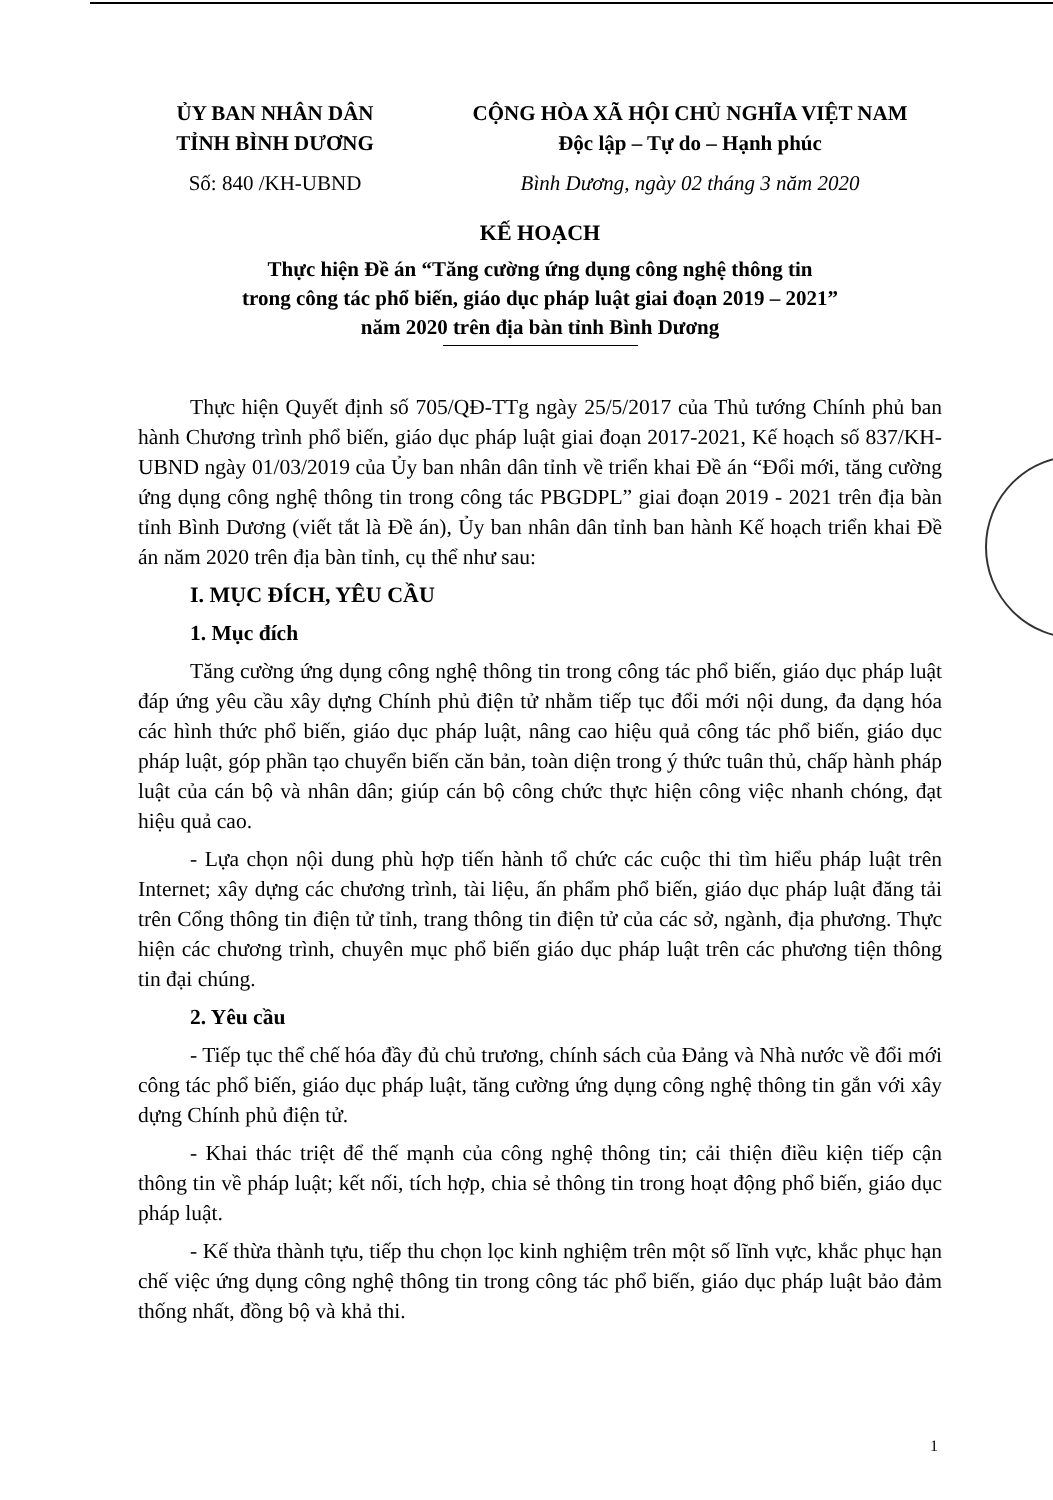ỦY BAN NHÂN DÂN
TỈNH BÌNH DƯƠNG
Số: 840 /KH-UBND
CỘNG HÒA XÃ HỘI CHỦ NGHĨA VIỆT NAM
Độc lập – Tự do – Hạnh phúc
Bình Dương, ngày 02 tháng 3 năm 2020
KẾ HOẠCH
Thực hiện Đề án “Tăng cường ứng dụng công nghệ thông tin
trong công tác phổ biến, giáo dục pháp luật giai đoạn 2019 – 2021”
năm 2020 trên địa bàn tỉnh Bình Dương
Thực hiện Quyết định số 705/QĐ-TTg ngày 25/5/2017 của Thủ tướng Chính phủ ban hành Chương trình phổ biến, giáo dục pháp luật giai đoạn 2017-2021, Kế hoạch số 837/KH-UBND ngày 01/03/2019 của Ủy ban nhân dân tỉnh về triển khai Đề án “Đổi mới, tăng cường ứng dụng công nghệ thông tin trong công tác PBGDPL” giai đoạn 2019 - 2021 trên địa bàn tỉnh Bình Dương (viết tắt là Đề án), Ủy ban nhân dân tỉnh ban hành Kế hoạch triển khai Đề án năm 2020 trên địa bàn tỉnh, cụ thể như sau:
I. MỤC ĐÍCH, YÊU CẦU
1. Mục đích
Tăng cường ứng dụng công nghệ thông tin trong công tác phổ biến, giáo dục pháp luật đáp ứng yêu cầu xây dựng Chính phủ điện tử nhằm tiếp tục đổi mới nội dung, đa dạng hóa các hình thức phổ biến, giáo dục pháp luật, nâng cao hiệu quả công tác phổ biến, giáo dục pháp luật, góp phần tạo chuyển biến căn bản, toàn diện trong ý thức tuân thủ, chấp hành pháp luật của cán bộ và nhân dân; giúp cán bộ công chức thực hiện công việc nhanh chóng, đạt hiệu quả cao.
- Lựa chọn nội dung phù hợp tiến hành tổ chức các cuộc thi tìm hiểu pháp luật trên Internet; xây dựng các chương trình, tài liệu, ấn phẩm phổ biến, giáo dục pháp luật đăng tải trên Cổng thông tin điện tử tỉnh, trang thông tin điện tử của các sở, ngành, địa phương. Thực hiện các chương trình, chuyên mục phổ biến giáo dục pháp luật trên các phương tiện thông tin đại chúng.
2. Yêu cầu
- Tiếp tục thể chế hóa đầy đủ chủ trương, chính sách của Đảng và Nhà nước về đổi mới công tác phổ biến, giáo dục pháp luật, tăng cường ứng dụng công nghệ thông tin gắn với xây dựng Chính phủ điện tử.
- Khai thác triệt để thế mạnh của công nghệ thông tin; cải thiện điều kiện tiếp cận thông tin về pháp luật; kết nối, tích hợp, chia sẻ thông tin trong hoạt động phổ biến, giáo dục pháp luật.
- Kế thừa thành tựu, tiếp thu chọn lọc kinh nghiệm trên một số lĩnh vực, khắc phục hạn chế việc ứng dụng công nghệ thông tin trong công tác phổ biến, giáo dục pháp luật bảo đảm thống nhất, đồng bộ và khả thi.
1